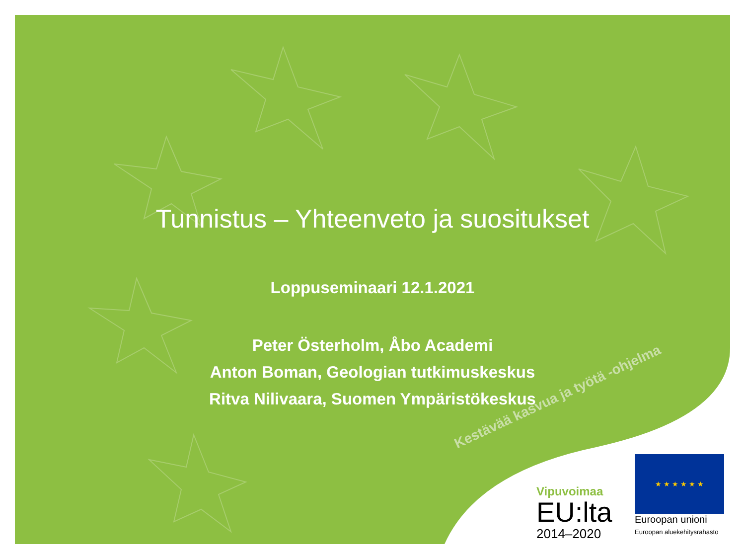Tunnistus – Yhteenveto ja suositukset
Loppuseminaari 12.1.2021
Peter Österholm, Åbo Academi
Anton Boman, Geologian tutkimuskeskus
Ritva Nilivaara, Suomen Ympäristökeskus
Kestävää kasvua ja työtä -ohjelma
Vipuvoimaa
EU:lta
2014–2020
★ ★ ★ ★ ★ ★
Euroopan unioni
Euroopan aluekehitysrahasto